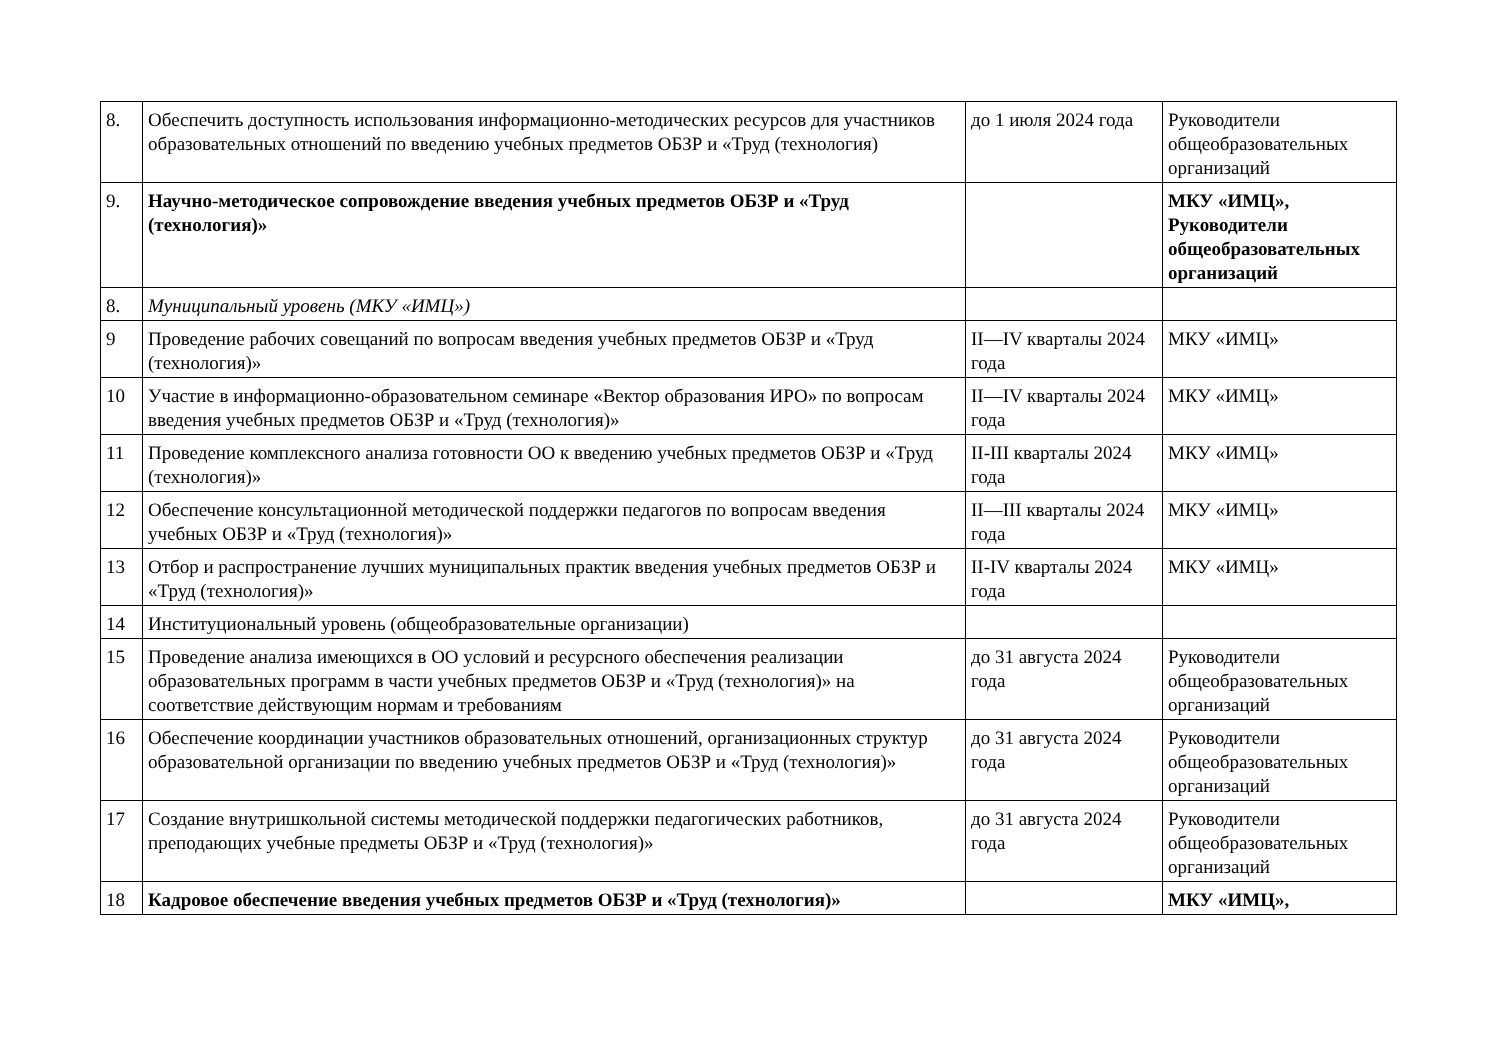| 8. | Обеспечить доступность использования информационно-методических ресурсов для участников образовательных отношений по введению учебных предметов ОБЗР и «Труд (технология) | до 1 июля 2024 года | Руководители общеобразовательных организаций |
| 9. | Научно-методическое сопровождение введения учебных предметов ОБЗР и «Труд (технология)» | | МКУ «ИМЦ», Руководители общеобразовательных организаций |
| 8. | Муниципальный уровень (МКУ «ИМЦ») | | |
| 9 | Проведение рабочих совещаний по вопросам введения учебных предметов ОБЗР и «Труд (технология)» | II—IV кварталы 2024 года | МКУ «ИМЦ» |
| 10 | Участие в информационно-образовательном семинаре «Вектор образования ИРО» по вопросам введения учебных предметов ОБЗР и «Труд (технология)» | II—IV кварталы 2024 года | МКУ «ИМЦ» |
| 11 | Проведение комплексного анализа готовности ОО к введению учебных предметов ОБЗР и «Труд (технология)» | II-III кварталы 2024 года | МКУ «ИМЦ» |
| 12 | Обеспечение консультационной методической поддержки педагогов по вопросам введения учебных ОБЗР и «Труд (технология)» | II—III кварталы 2024 года | МКУ «ИМЦ» |
| 13 | Отбор и распространение лучших муниципальных практик введения учебных предметов ОБЗР и «Труд (технология)» | II-IV кварталы 2024 года | МКУ «ИМЦ» |
| 14 | Институциональный уровень (общеобразовательные организации) | | |
| 15 | Проведение анализа имеющихся в ОО условий и ресурсного обеспечения реализации образовательных программ в части учебных предметов ОБЗР и «Труд (технология)» на соответствие действующим нормам и требованиям | до 31 августа 2024 года | Руководители общеобразовательных организаций |
| 16 | Обеспечение координации участников образовательных отношений, организационных структур образовательной организации по введению учебных предметов ОБЗР и «Труд (технология)» | до 31 августа 2024 года | Руководители общеобразовательных организаций |
| 17 | Создание внутришкольной системы методической поддержки педагогических работников, преподающих учебные предметы ОБЗР и «Труд (технология)» | до 31 августа 2024 года | Руководители общеобразовательных организаций |
| 18 | Кадровое обеспечение введения учебных предметов ОБЗР и «Труд (технология)» | | МКУ «ИМЦ», |